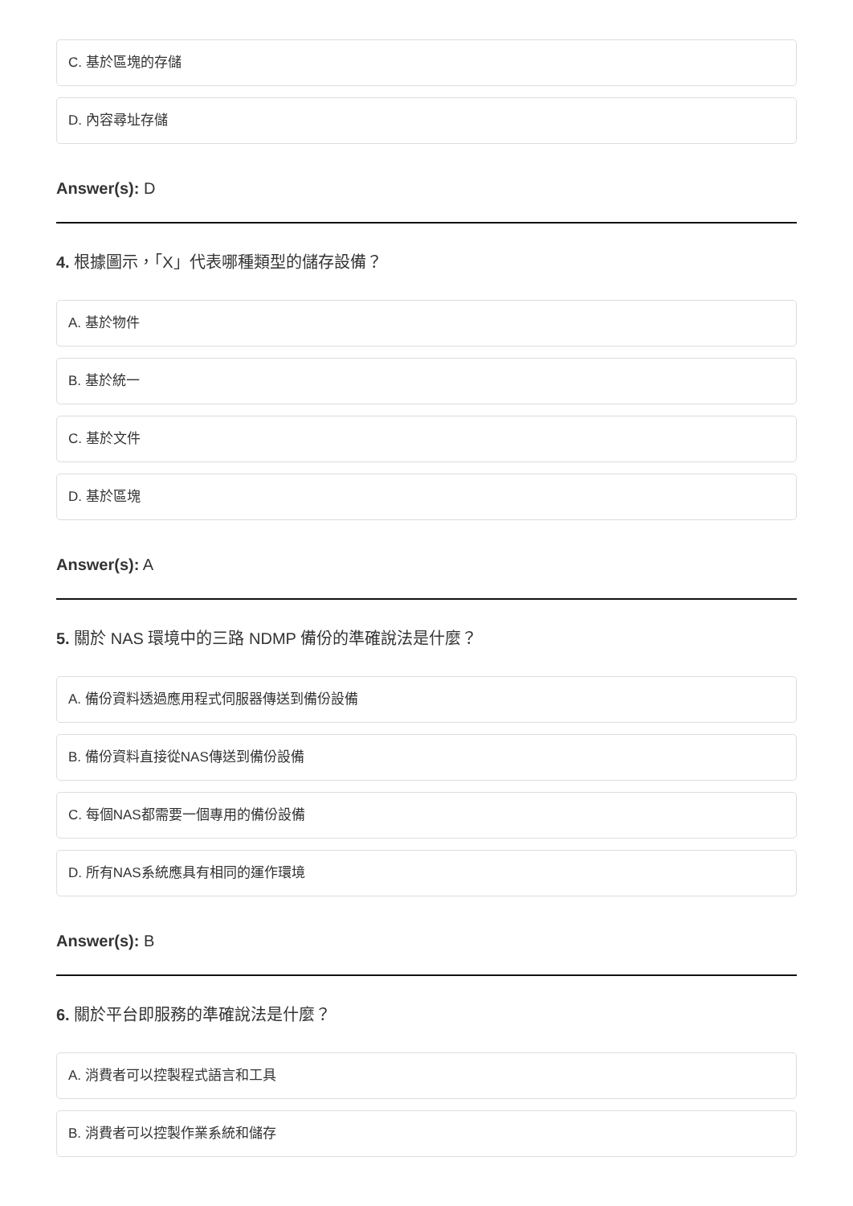C. 基於區塊的存儲
D. 內容尋址存儲
Answer(s): D
4. 根據圖示，「X」代表哪種類型的儲存設備？
A. 基於物件
B. 基於統一
C. 基於文件
D. 基於區塊
Answer(s): A
5. 關於 NAS 環境中的三路 NDMP 備份的準確說法是什麼？
A. 備份資料透過應用程式伺服器傳送到備份設備
B. 備份資料直接從NAS傳送到備份設備
C. 每個NAS都需要一個專用的備份設備
D. 所有NAS系統應具有相同的運作環境
Answer(s): B
6. 關於平台即服務的準確說法是什麼？
A. 消費者可以控製程式語言和工具
B. 消費者可以控製作業系統和儲存